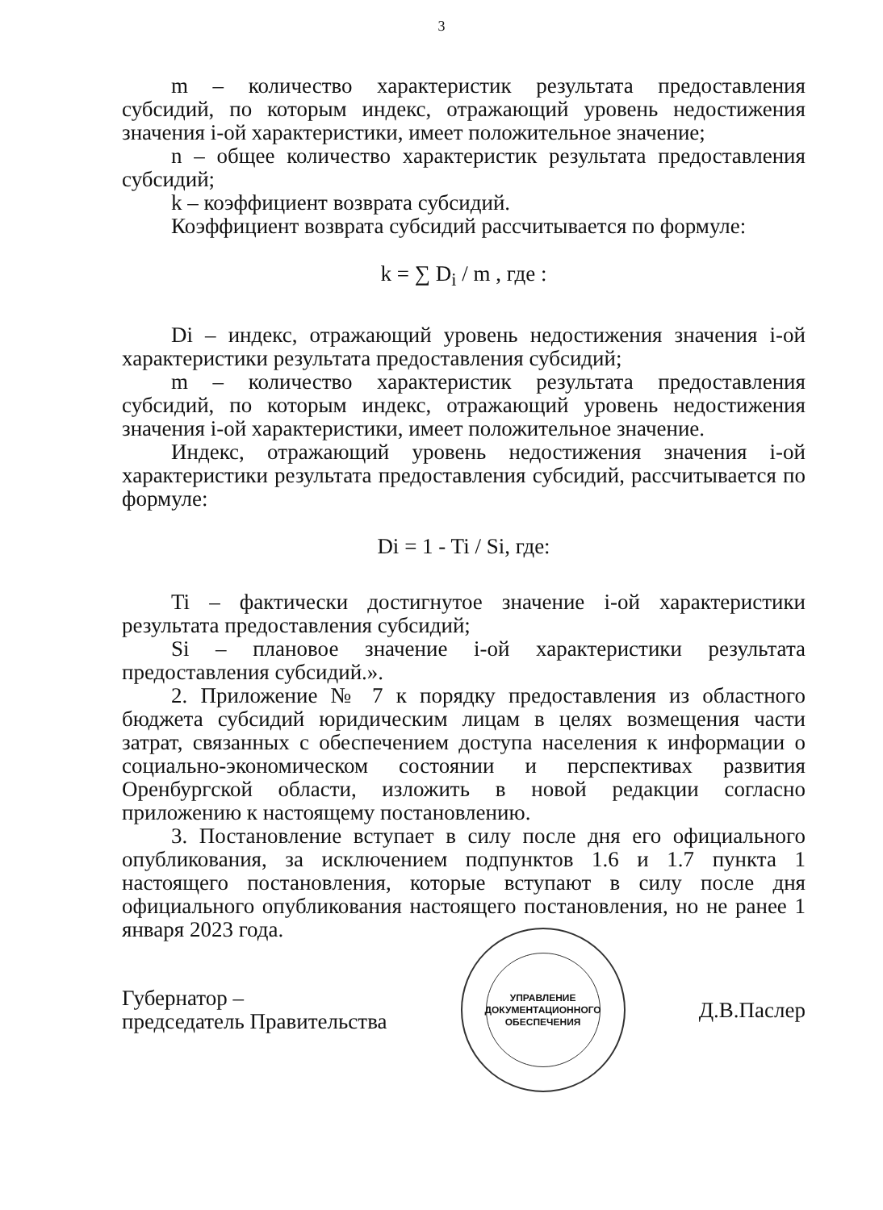3
m – количество характеристик результата предоставления субсидий, по которым индекс, отражающий уровень недостижения значения i-ой характеристики, имеет положительное значение;
n – общее количество характеристик результата предоставления субсидий;
k – коэффициент возврата субсидий.
Коэффициент возврата субсидий рассчитывается по формуле:
k = ∑ D<sub>i</sub> / m , где :
Di – индекс, отражающий уровень недостижения значения i-ой характеристики результата предоставления субсидий;
m – количество характеристик результата предоставления субсидий, по которым индекс, отражающий уровень недостижения значения i-ой характеристики, имеет положительное значение.
Индекс, отражающий уровень недостижения значения i-ой характеристики результата предоставления субсидий, рассчитывается по формуле:
Di = 1 - Ti / Si, где:
Ti – фактически достигнутое значение i-ой характеристики результата предоставления субсидий;
Si – плановое значение i-ой характеристики результата предоставления субсидий.».
2. Приложение № 7 к порядку предоставления из областного бюджета субсидий юридическим лицам в целях возмещения части затрат, связанных с обеспечением доступа населения к информации о социально-экономическом состоянии и перспективах развития Оренбургской области, изложить в новой редакции согласно приложению к настоящему постановлению.
3. Постановление вступает в силу после дня его официального опубликования, за исключением подпунктов 1.6 и 1.7 пункта 1 настоящего постановления, которые вступают в силу после дня официального опубликования настоящего постановления, но не ранее 1 января 2023 года.
Губернатор –
председатель Правительства
УПРАВЛЕНИЕ
ДОКУМЕНТАЦИОННОГО
ОБЕСПЕЧЕНИЯ
Д.В.Паслер